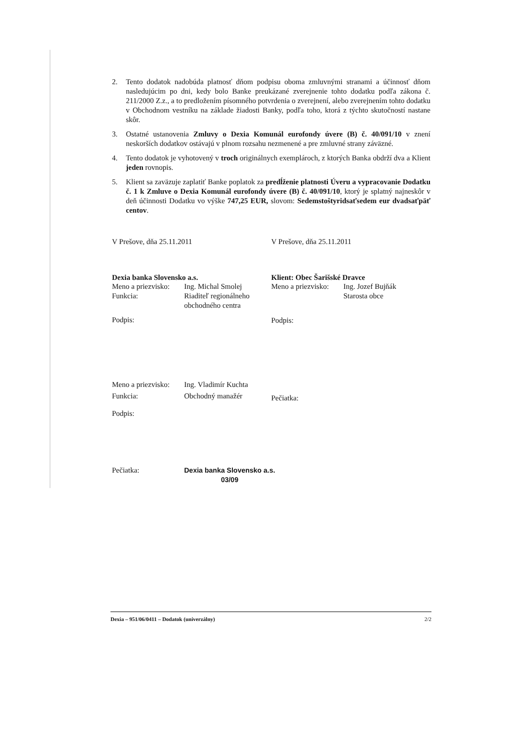2. Tento dodatok nadobúda platnosť dňom podpisu oboma zmluvnými stranami a účinnosť dňom nasledujúcim po dni, kedy bolo Banke preukázané zverejnenie tohto dodatku podľa zákona č. 211/2000 Z.z., a to predložením písomného potvrdenia o zverejnení, alebo zverejnením tohto dodatku v Obchodnom vestníku na základe žiadosti Banky, podľa toho, ktorá z týchto skutočností nastane skôr.
3. Ostatné ustanovenia Zmluvy o Dexia Komunál eurofondy úvere (B) č. 40/091/10 v znení neskorších dodatkov ostávajú v plnom rozsahu nezmenené a pre zmluvné strany záväzné.
4. Tento dodatok je vyhotovený v troch originálnych exemplároch, z ktorých Banka obdrží dva a Klient jeden rovnopis.
5. Klient sa zaväzuje zaplatiť Banke poplatok za predĺženie platnosti Úveru a vypracovanie Dodatku č. 1 k Zmluve o Dexia Komunál eurofondy úvere (B) č. 40/091/10, ktorý je splatný najneskôr v deň účinnosti Dodatku vo výške 747,25 EUR, slovom: Sedemstoštyridsaťsedem eur dvadsaťpäť centov.
V Prešove, dňa 25.11.2011 V Prešove, dňa 25.11.2011
Dexia banka Slovensko a.s.
Meno a priezvisko: Ing. Michal Smolej
Funkcia: Riaditeľ regionálneho
obchodného centra
Podpis:
Klient: Obec Šarišské Dravce
Meno a priezvisko: Ing. Jozef Bujňák
Starosta obce
Podpis:
Meno a priezvisko: Ing. Vladimír Kuchta
Funkcia: Obchodný manažér
Podpis:
Pečiatka:
Pečiatka: Dexia banka Slovensko a.s.
03/09
Dexia – 951/06/0411 – Dodatok (univerzálny) 2/2